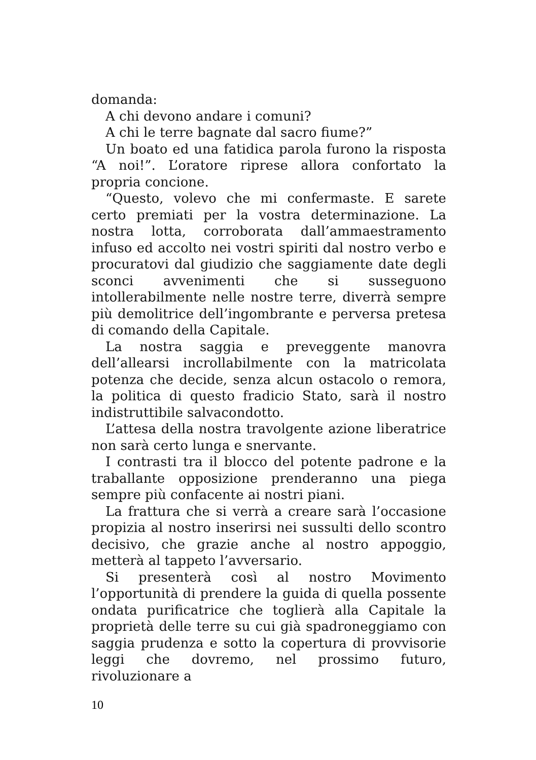domanda:
A chi devono andare i comuni?
A chi le terre bagnate dal sacro fiume?”
Un boato ed una fatidica parola furono la risposta “A noi!”. L’oratore riprese allora confortato la propria concione.
“Questo, volevo che mi confermaste. E sarete certo premiati per la vostra determinazione. La nostra lotta, corroborata dall’ammaestramento infuso ed accolto nei vostri spiriti dal nostro verbo e procuratovi dal giudizio che saggiamente date degli sconci avvenimenti che si susseguono intollerabilmente nelle nostre terre, diverrà sempre più demolitrice dell’ingombrante e perversa pretesa di comando della Capitale.
La nostra saggia e preveggente manovra dell’allearsi incrollabilmente con la matricolata potenza che decide, senza alcun ostacolo o remora, la politica di questo fradicio Stato, sarà il nostro indistruttibile salvacondotto.
L’attesa della nostra travolgente azione liberatrice non sarà certo lunga e snervante.
I contrasti tra il blocco del potente padrone e la traballante opposizione prenderanno una piega sempre più confacente ai nostri piani.
La frattura che si verrà a creare sarà l’occasione propizia al nostro inserirsi nei sussulti dello scontro decisivo, che grazie anche al nostro appoggio, metterà al tappeto l’avversario.
Si presenterà così al nostro Movimento l’opportunità di prendere la guida di quella possente ondata purificatrice che toglierà alla Capitale la proprietà delle terre su cui già spadroneggiamo con saggia prudenza e sotto la copertura di provvisorie leggi che dovremo, nel prossimo futuro, rivoluzionare a
10